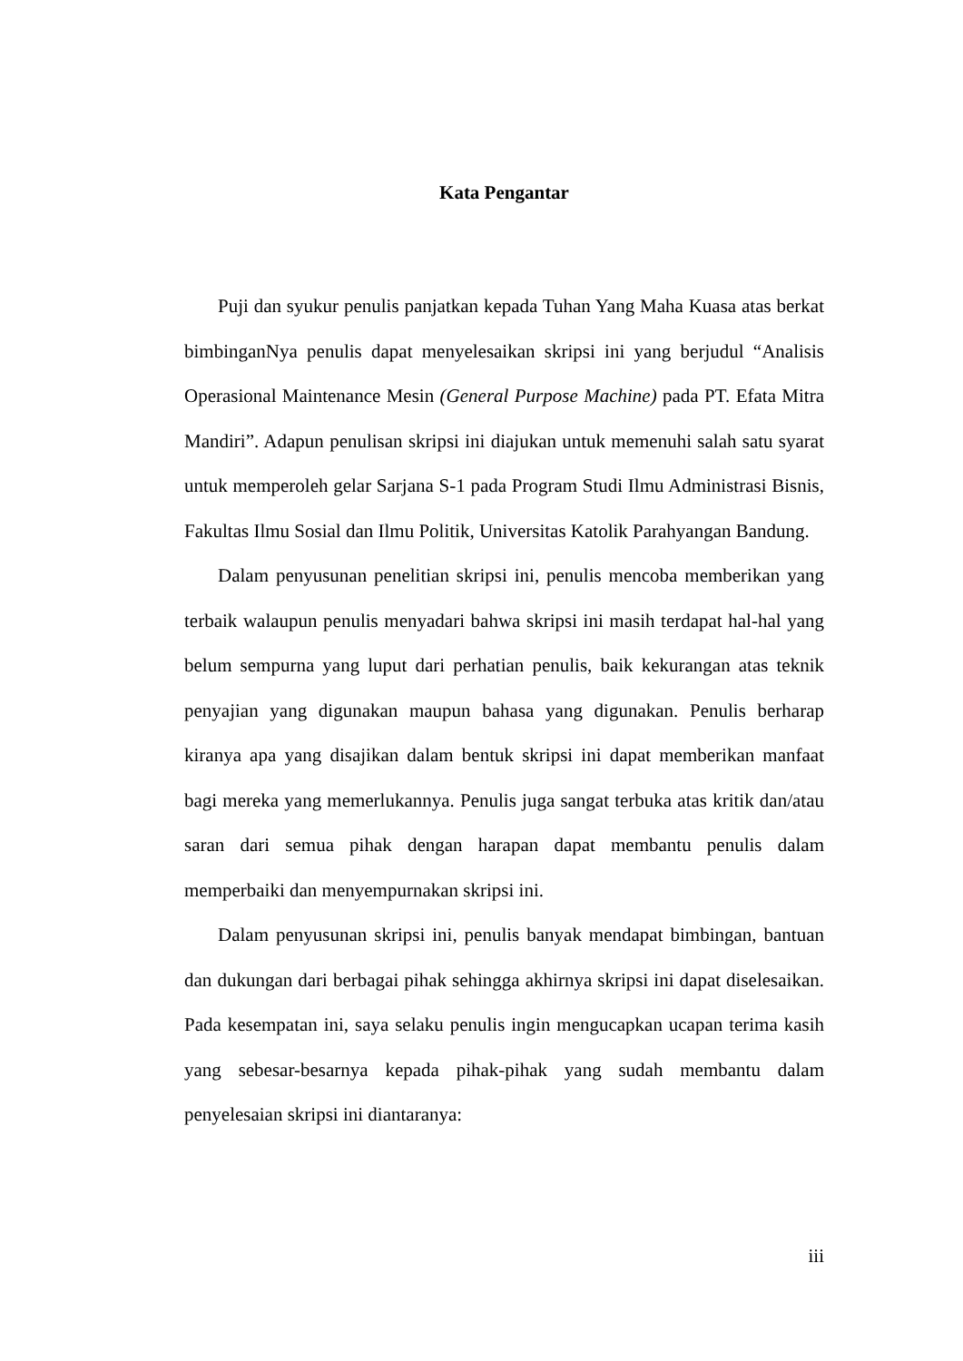Kata Pengantar
Puji dan syukur penulis panjatkan kepada Tuhan Yang Maha Kuasa atas berkat bimbinganNya penulis dapat menyelesaikan skripsi ini yang berjudul “Analisis Operasional Maintenance Mesin (General Purpose Machine) pada PT. Efata Mitra Mandiri”. Adapun penulisan skripsi ini diajukan untuk memenuhi salah satu syarat untuk memperoleh gelar Sarjana S-1 pada Program Studi Ilmu Administrasi Bisnis, Fakultas Ilmu Sosial dan Ilmu Politik, Universitas Katolik Parahyangan Bandung.
Dalam penyusunan penelitian skripsi ini, penulis mencoba memberikan yang terbaik walaupun penulis menyadari bahwa skripsi ini masih terdapat hal-hal yang belum sempurna yang luput dari perhatian penulis, baik kekurangan atas teknik penyajian yang digunakan maupun bahasa yang digunakan. Penulis berharap kiranya apa yang disajikan dalam bentuk skripsi ini dapat memberikan manfaat bagi mereka yang memerlukannya. Penulis juga sangat terbuka atas kritik dan/atau saran dari semua pihak dengan harapan dapat membantu penulis dalam memperbaiki dan menyempurnakan skripsi ini.
Dalam penyusunan skripsi ini, penulis banyak mendapat bimbingan, bantuan dan dukungan dari berbagai pihak sehingga akhirnya skripsi ini dapat diselesaikan. Pada kesempatan ini, saya selaku penulis ingin mengucapkan ucapan terima kasih yang sebesar-besarnya kepada pihak-pihak yang sudah membantu dalam penyelesaian skripsi ini diantaranya:
iii